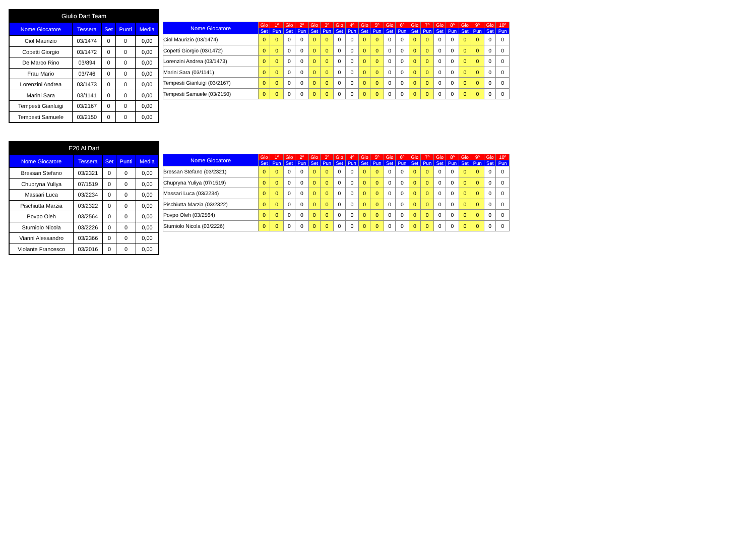| Giulio Dart Team | | | | |
| --- | --- | --- | --- | --- |
| Nome Giocatore | Tessera | Set | Punti | Media |
| Ciol Maurizio | 03/1474 | 0 | 0 | 0,00 |
| Copetti Giorgio | 03/1472 | 0 | 0 | 0,00 |
| De Marco Rino | 03/894 | 0 | 0 | 0,00 |
| Frau Mario | 03/746 | 0 | 0 | 0,00 |
| Lorenzini Andrea | 03/1473 | 0 | 0 | 0,00 |
| Marini Sara | 03/1141 | 0 | 0 | 0,00 |
| Tempesti Gianluigi | 03/2167 | 0 | 0 | 0,00 |
| Tempesti Samuele | 03/2150 | 0 | 0 | 0,00 |
| Nome Giocatore | Gio | 1º | Gio | 2º | Gio | 3º | Gio | 4º | Gio | 5º | Gio | 6º | Gio | 7º | Gio | 8º | Gio | 9º | Gio | 10º |
| --- | --- | --- | --- | --- | --- | --- | --- | --- | --- | --- | --- | --- | --- | --- | --- | --- | --- | --- | --- | --- |
| | Set | Pun | Set | Pun | Set | Pun | Set | Pun | Set | Pun | Set | Pun | Set | Pun | Set | Pun | Set | Pun | Set | Pun |
| Ciol Maurizio (03/1474) | 0 | 0 | 0 | 0 | 0 | 0 | 0 | 0 | 0 | 0 | 0 | 0 | 0 | 0 | 0 | 0 | 0 | 0 | 0 | 0 |
| Copetti Giorgio (03/1472) | 0 | 0 | 0 | 0 | 0 | 0 | 0 | 0 | 0 | 0 | 0 | 0 | 0 | 0 | 0 | 0 | 0 | 0 | 0 | 0 |
| Lorenzini Andrea (03/1473) | 0 | 0 | 0 | 0 | 0 | 0 | 0 | 0 | 0 | 0 | 0 | 0 | 0 | 0 | 0 | 0 | 0 | 0 | 0 | 0 |
| Marini Sara (03/1141) | 0 | 0 | 0 | 0 | 0 | 0 | 0 | 0 | 0 | 0 | 0 | 0 | 0 | 0 | 0 | 0 | 0 | 0 | 0 | 0 |
| Tempesti Gianluigi (03/2167) | 0 | 0 | 0 | 0 | 0 | 0 | 0 | 0 | 0 | 0 | 0 | 0 | 0 | 0 | 0 | 0 | 0 | 0 | 0 | 0 |
| Tempesti Samuele (03/2150) | 0 | 0 | 0 | 0 | 0 | 0 | 0 | 0 | 0 | 0 | 0 | 0 | 0 | 0 | 0 | 0 | 0 | 0 | 0 | 0 |
| E20 Al Dart | | | | |
| --- | --- | --- | --- | --- |
| Nome Giocatore | Tessera | Set | Punti | Media |
| Bressan Stefano | 03/2321 | 0 | 0 | 0,00 |
| Chupryna Yuliya | 07/1519 | 0 | 0 | 0,00 |
| Massari Luca | 03/2234 | 0 | 0 | 0,00 |
| Pischiutta Marzia | 03/2322 | 0 | 0 | 0,00 |
| Povpo Oleh | 03/2564 | 0 | 0 | 0,00 |
| Sturniolo Nicola | 03/2226 | 0 | 0 | 0,00 |
| Vianni Alessandro | 03/2366 | 0 | 0 | 0,00 |
| Violante Francesco | 03/2016 | 0 | 0 | 0,00 |
| Nome Giocatore | Gio | 1º | Gio | 2º | Gio | 3º | Gio | 4º | Gio | 5º | Gio | 6º | Gio | 7º | Gio | 8º | Gio | 9º | Gio | 10º |
| --- | --- | --- | --- | --- | --- | --- | --- | --- | --- | --- | --- | --- | --- | --- | --- | --- | --- | --- | --- | --- |
| | Set | Pun | Set | Pun | Set | Pun | Set | Pun | Set | Pun | Set | Pun | Set | Pun | Set | Pun | Set | Pun | Set | Pun |
| Bressan Stefano (03/2321) | 0 | 0 | 0 | 0 | 0 | 0 | 0 | 0 | 0 | 0 | 0 | 0 | 0 | 0 | 0 | 0 | 0 | 0 | 0 | 0 |
| Chupryna Yuliya (07/1519) | 0 | 0 | 0 | 0 | 0 | 0 | 0 | 0 | 0 | 0 | 0 | 0 | 0 | 0 | 0 | 0 | 0 | 0 | 0 | 0 |
| Massari Luca (03/2234) | 0 | 0 | 0 | 0 | 0 | 0 | 0 | 0 | 0 | 0 | 0 | 0 | 0 | 0 | 0 | 0 | 0 | 0 | 0 | 0 |
| Pischiutta Marzia (03/2322) | 0 | 0 | 0 | 0 | 0 | 0 | 0 | 0 | 0 | 0 | 0 | 0 | 0 | 0 | 0 | 0 | 0 | 0 | 0 | 0 |
| Povpo Oleh (03/2564) | 0 | 0 | 0 | 0 | 0 | 0 | 0 | 0 | 0 | 0 | 0 | 0 | 0 | 0 | 0 | 0 | 0 | 0 | 0 | 0 |
| Sturniolo Nicola (03/2226) | 0 | 0 | 0 | 0 | 0 | 0 | 0 | 0 | 0 | 0 | 0 | 0 | 0 | 0 | 0 | 0 | 0 | 0 | 0 | 0 |